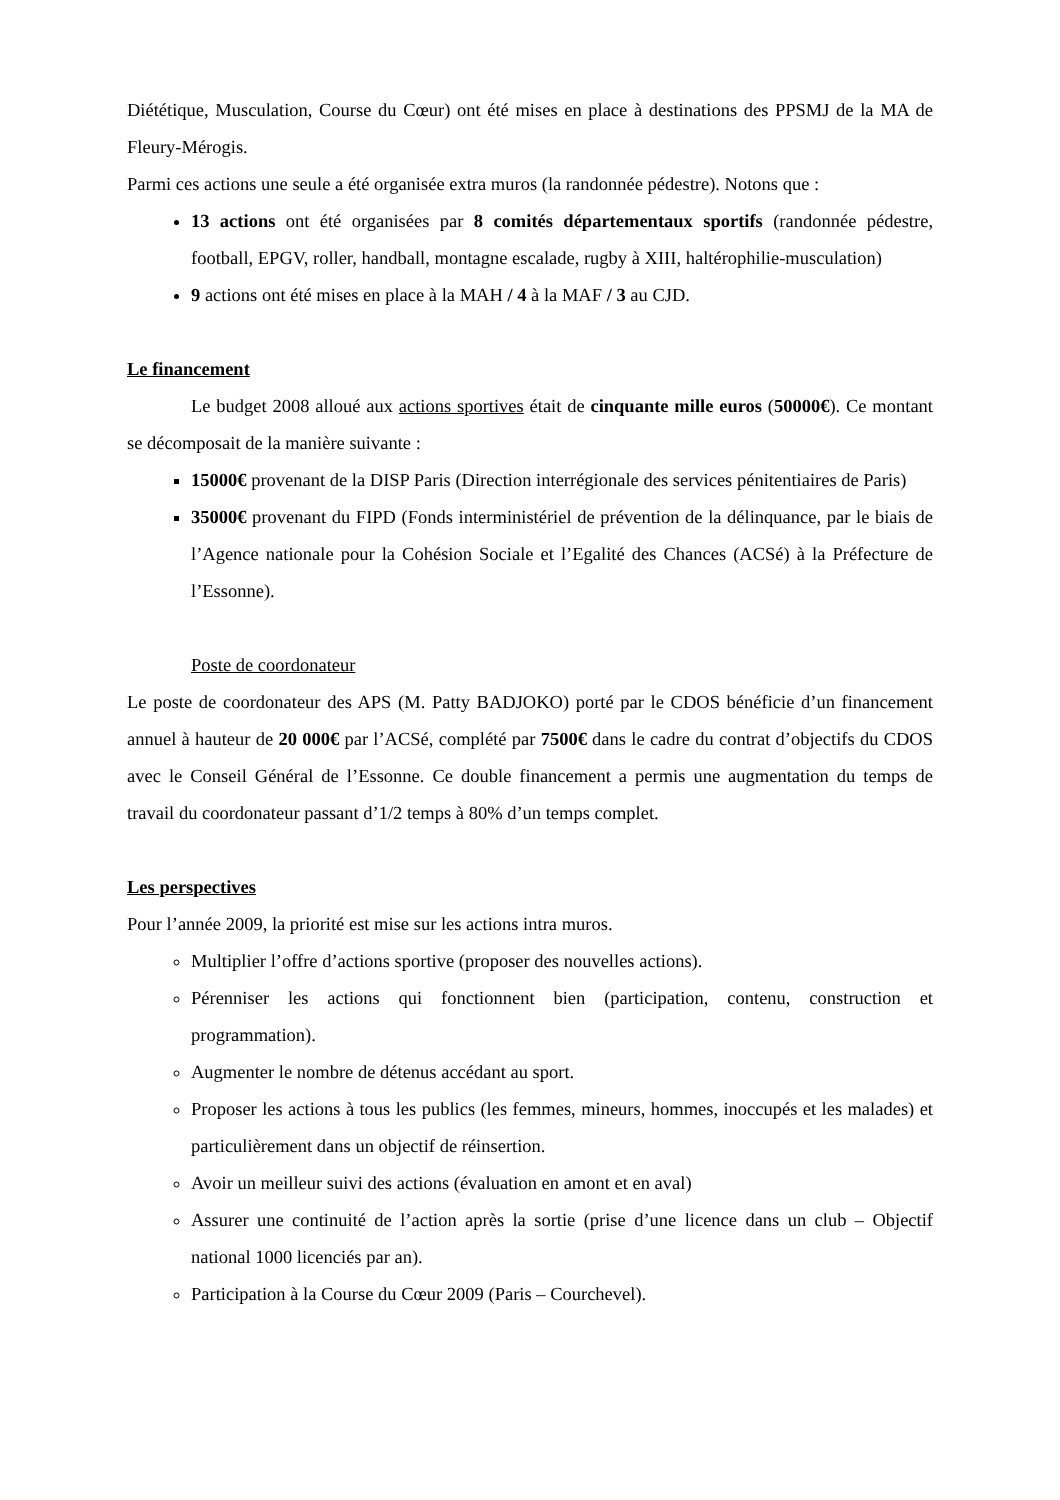Diététique, Musculation, Course du Cœur) ont été mises en place à destinations des PPSMJ de la MA de Fleury-Mérogis.
Parmi ces actions une seule a été organisée extra muros (la randonnée pédestre). Notons que :
13 actions ont été organisées par 8 comités départementaux sportifs (randonnée pédestre, football, EPGV, roller, handball, montagne escalade, rugby à XIII, haltérophilie-musculation)
9 actions ont été mises en place à la MAH / 4 à la MAF / 3 au CJD.
Le financement
Le budget 2008 alloué aux actions sportives était de cinquante mille euros (50000€). Ce montant se décomposait de la manière suivante :
15000€ provenant de la DISP Paris (Direction interrégionale des services pénitentiaires de Paris)
35000€ provenant du FIPD (Fonds interministériel de prévention de la délinquance, par le biais de l’Agence nationale pour la Cohésion Sociale et l’Egalité des Chances (ACSé) à la Préfecture de l’Essonne).
Poste de coordonateur
Le poste de coordonateur des APS (M. Patty BADJOKO) porté par le CDOS bénéficie d’un financement annuel à hauteur de 20 000€ par l’ACSé, complété par 7500€ dans le cadre du contrat d’objectifs du CDOS avec le Conseil Général de l’Essonne. Ce double financement a permis une augmentation du temps de travail du coordonateur passant d’1/2 temps à 80% d’un temps complet.
Les perspectives
Pour l’année 2009, la priorité est mise sur les actions intra muros.
Multiplier l’offre d’actions sportive (proposer des nouvelles actions).
Pérenniser les actions qui fonctionnent bien (participation, contenu, construction et programmation).
Augmenter le nombre de détenus accédant au sport.
Proposer les actions à tous les publics (les femmes, mineurs, hommes, inoccupés et les malades) et particulièrement dans un objectif de réinsertion.
Avoir un meilleur suivi des actions (évaluation en amont et en aval)
Assurer une continuité de l’action après la sortie (prise d’une licence dans un club – Objectif national 1000 licenciés par an).
Participation à la Course du Cœur 2009 (Paris – Courchevel).